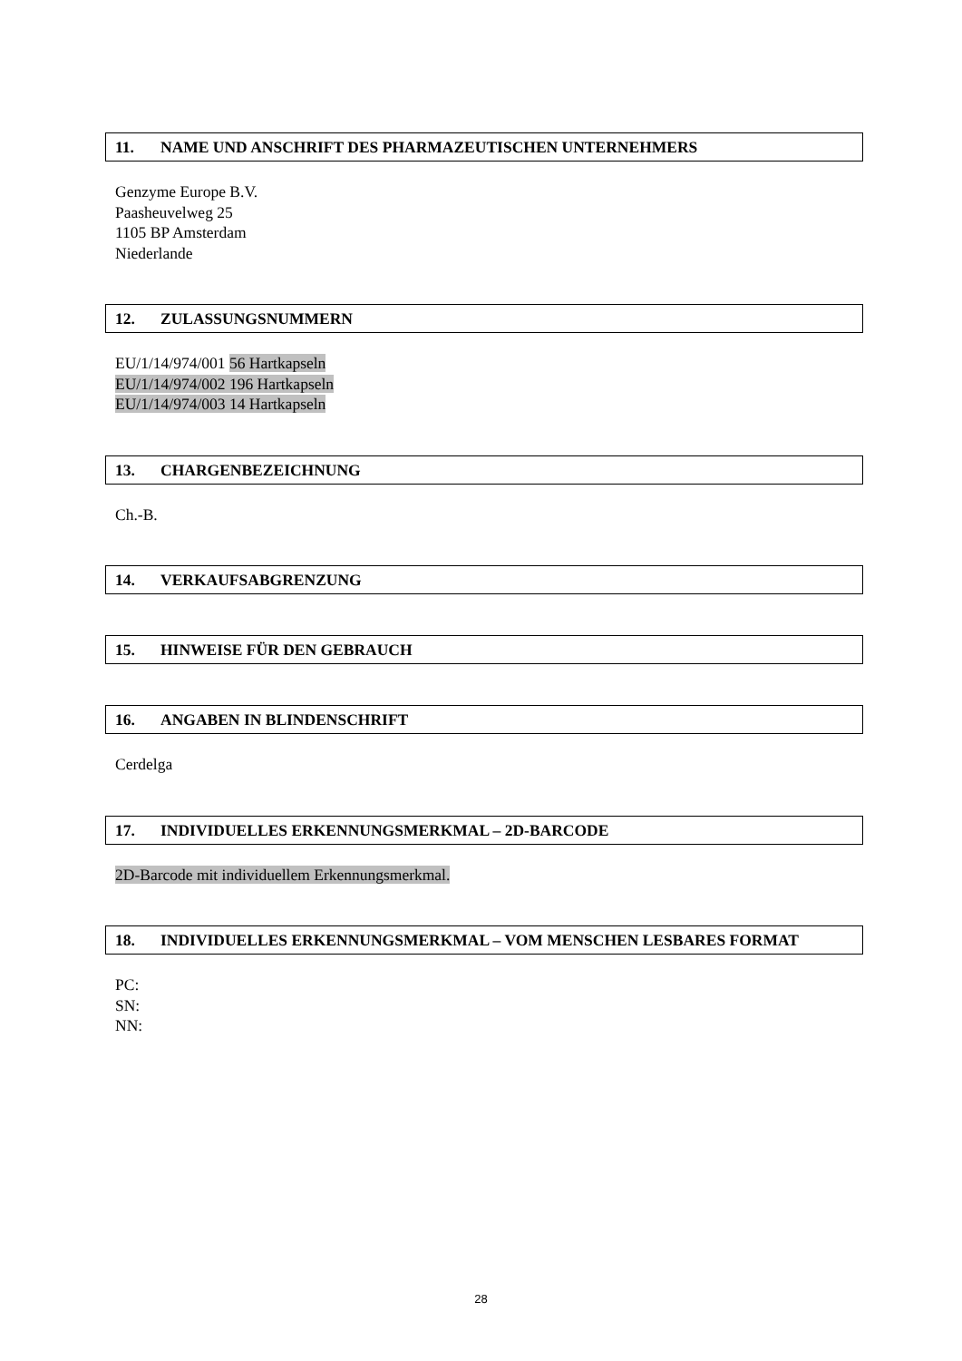11. NAME UND ANSCHRIFT DES PHARMAZEUTISCHEN UNTERNEHMERS
Genzyme Europe B.V.
Paasheuvelweg 25
1105 BP Amsterdam
Niederlande
12. ZULASSUNGSNUMMERN
EU/1/14/974/001 56 Hartkapseln
EU/1/14/974/002 196 Hartkapseln
EU/1/14/974/003 14 Hartkapseln
13. CHARGENBEZEICHNUNG
Ch.-B.
14. VERKAUFSABGRENZUNG
15. HINWEISE FÜR DEN GEBRAUCH
16. ANGABEN IN BLINDENSCHRIFT
Cerdelga
17. INDIVIDUELLES ERKENNUNGSMERKMAL – 2D-BARCODE
2D-Barcode mit individuellem Erkennungsmerkmal.
18. INDIVIDUELLES ERKENNUNGSMERKMAL – VOM MENSCHEN LESBARES FORMAT
PC:
SN:
NN:
28